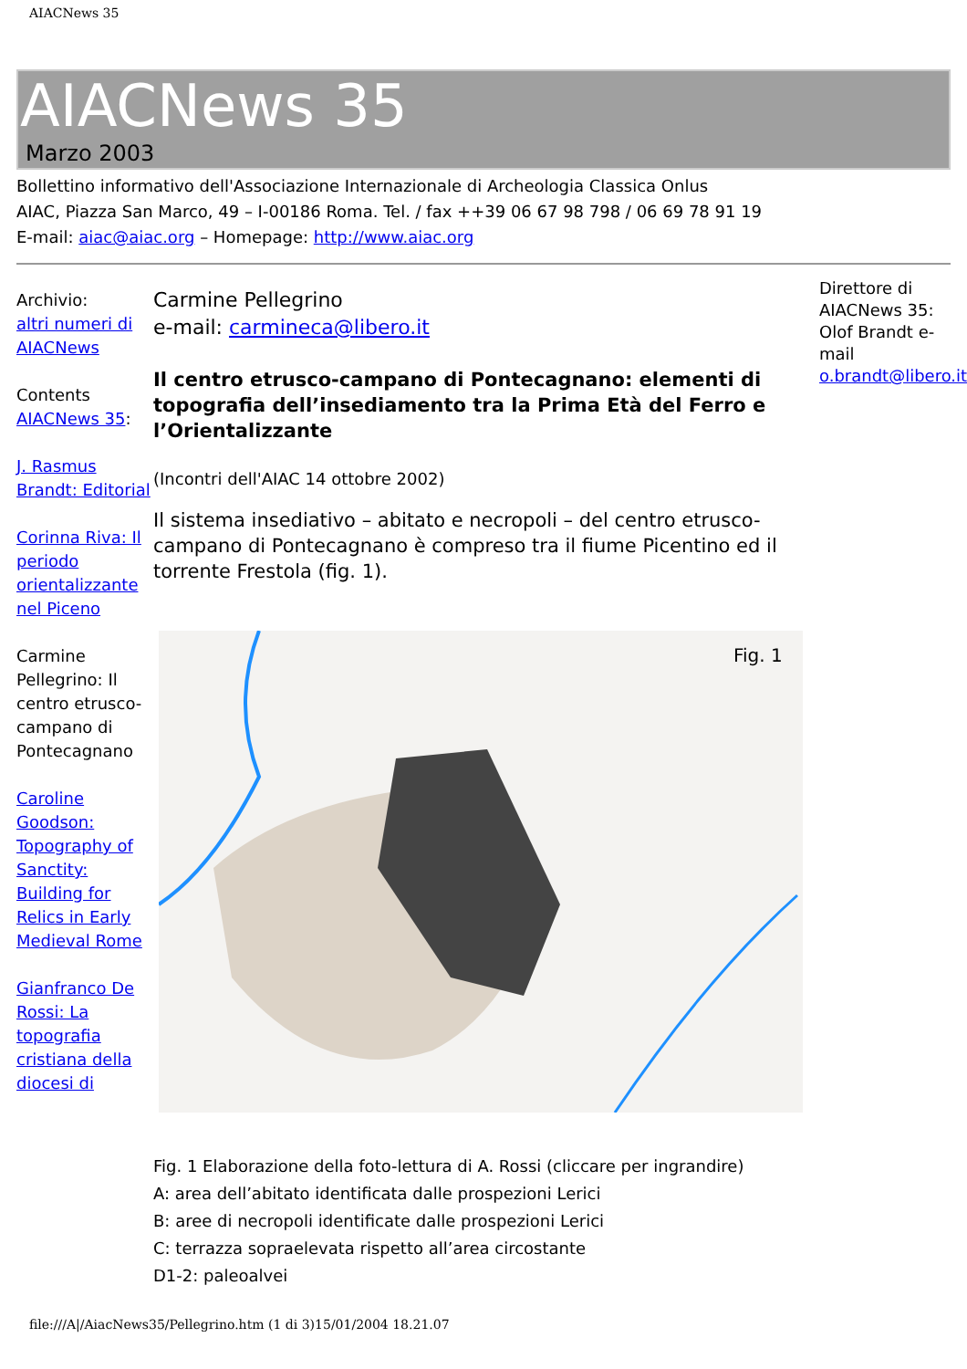AIACNews 35
AIACNews 35
Marzo 2003
Bollettino informativo dell'Associazione Internazionale di Archeologia Classica Onlus
AIAC, Piazza San Marco, 49 – I-00186 Roma. Tel. / fax ++39 06 67 98 798 / 06 69 78 91 19
E-mail: aiac@aiac.org – Homepage: http://www.aiac.org
Archivio:
altri numeri di AIACNews
Contents AIACNews 35:
J. Rasmus Brandt: Editorial
Corinna Riva: Il periodo orientalizzante nel Piceno
Carmine Pellegrino: Il centro etrusco-campano di Pontecagnano
Caroline Goodson: Topography of Sanctity: Building for Relics in Early Medieval Rome
Gianfranco De Rossi: La topografia cristiana della diocesi di
Carmine Pellegrino
e-mail: carmineca@libero.it
Il centro etrusco-campano di Pontecagnano: elementi di topografia dell’insediamento tra la Prima Età del Ferro e l’Orientalizzante
(Incontri dell'AIAC 14 ottobre 2002)
Il sistema insediativo – abitato e necropoli – del centro etrusco-campano di Pontecagnano è compreso tra il fiume Picentino ed il torrente Frestola (fig. 1).
Fig. 1
Fig. 1 Elaborazione della foto-lettura di A. Rossi (cliccare per ingrandire)
A: area dell’abitato identificata dalle prospezioni Lerici
B: aree di necropoli identificate dalle prospezioni Lerici
C: terrazza sopraelevata rispetto all’area circostante
D1-2: paleoalvei
Direttore di AIACNews 35: Olof Brandt e-mail o.brandt@libero.it
file:///A|/AiacNews35/Pellegrino.htm (1 di 3)15/01/2004 18.21.07